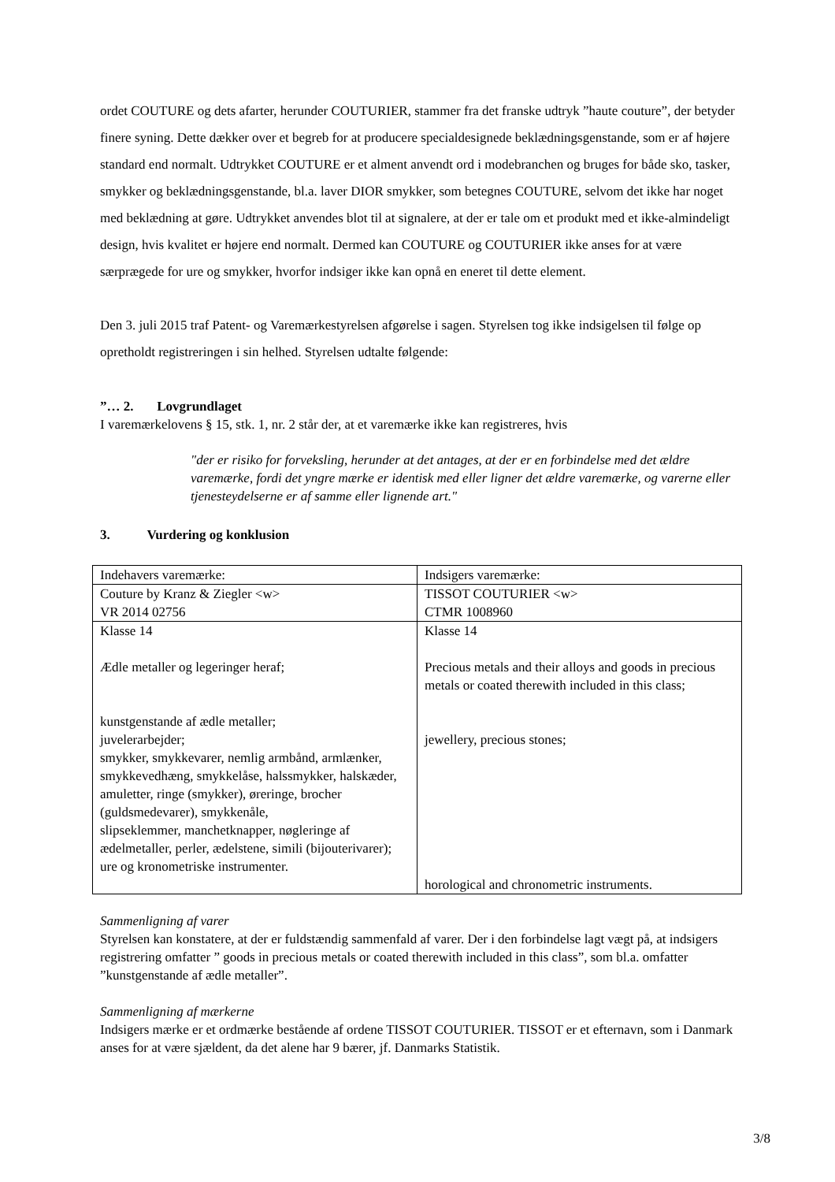ordet COUTURE og dets afarter, herunder COUTURIER, stammer fra det franske udtryk ”haute couture”, der betyder finere syning. Dette dækker over et begreb for at producere specialdesignede beklædningsgenstande, som er af højere standard end normalt. Udtrykket COUTURE er et alment anvendt ord i modebranchen og bruges for både sko, tasker, smykker og beklædningsgenstande, bl.a. laver DIOR smykker, som betegnes COUTURE, selvom det ikke har noget med beklædning at gøre. Udtrykket anvendes blot til at signalere, at der er tale om et produkt med et ikke-almindeligt design, hvis kvalitet er højere end normalt. Dermed kan COUTURE og COUTURIER ikke anses for at være særprægede for ure og smykker, hvorfor indsiger ikke kan opnå en eneret til dette element.
Den 3. juli 2015 traf Patent- og Varemærkestyrelsen afgørelse i sagen. Styrelsen tog ikke indsigelsen til følge op opretholdt registreringen i sin helhed. Styrelsen udtalte følgende:
”… 2. Lovgrundlaget
I varemærkelovens § 15, stk. 1, nr. 2 står der, at et varemærke ikke kan registreres, hvis
"der er risiko for forveksling, herunder at det antages, at der er en forbindelse med det ældre varemærke, fordi det yngre mærke er identisk med eller ligner det ældre varemærke, og varerne eller tjenesteydelserne er af samme eller lignende art."
3. Vurdering og konklusion
| Indehavers varemærke: | Indsigers varemærke: |
| Couture by Kranz & Ziegler <w> VR 2014 02756 | TISSOT COUTURIER <w> CTMR 1008960 |
| Klasse 14 Ædle metaller og legeringer heraf; kunstgenstande af ædle metaller; juvelerarbejder; smykker, smykkevarer, nemlig armbånd, armlænker, smykkevedhæng, smykkelåse, halssmykker, halskæder, amuletter, ringe (smykker), øreringe, brocher (guldsmedevarer), smykkenåle, slipseklemmer, manchetknapper, nøgleringe af ædelmetaller, perler, ædelstene, simili (bijouterivarer); ure og kronometriske instrumenter. | Klasse 14 Precious metals and their alloys and goods in precious metals or coated therewith included in this class; jewellery, precious stones; horological and chronometric instruments. |
Sammenligning af varer
Styrelsen kan konstatere, at der er fuldstændig sammenfald af varer. Der i den forbindelse lagt vægt på, at indsigers registrering omfatter ” goods in precious metals or coated therewith included in this class”, som bl.a. omfatter ”kunstgenstande af ædle metaller”.
Sammenligning af mærkerne
Indsigers mærke er et ordmærke bestående af ordene TISSOT COUTURIER. TISSOT er et efternavn, som i Danmark anses for at være sjældent, da det alene har 9 bærer, jf. Danmarks Statistik.
3/8